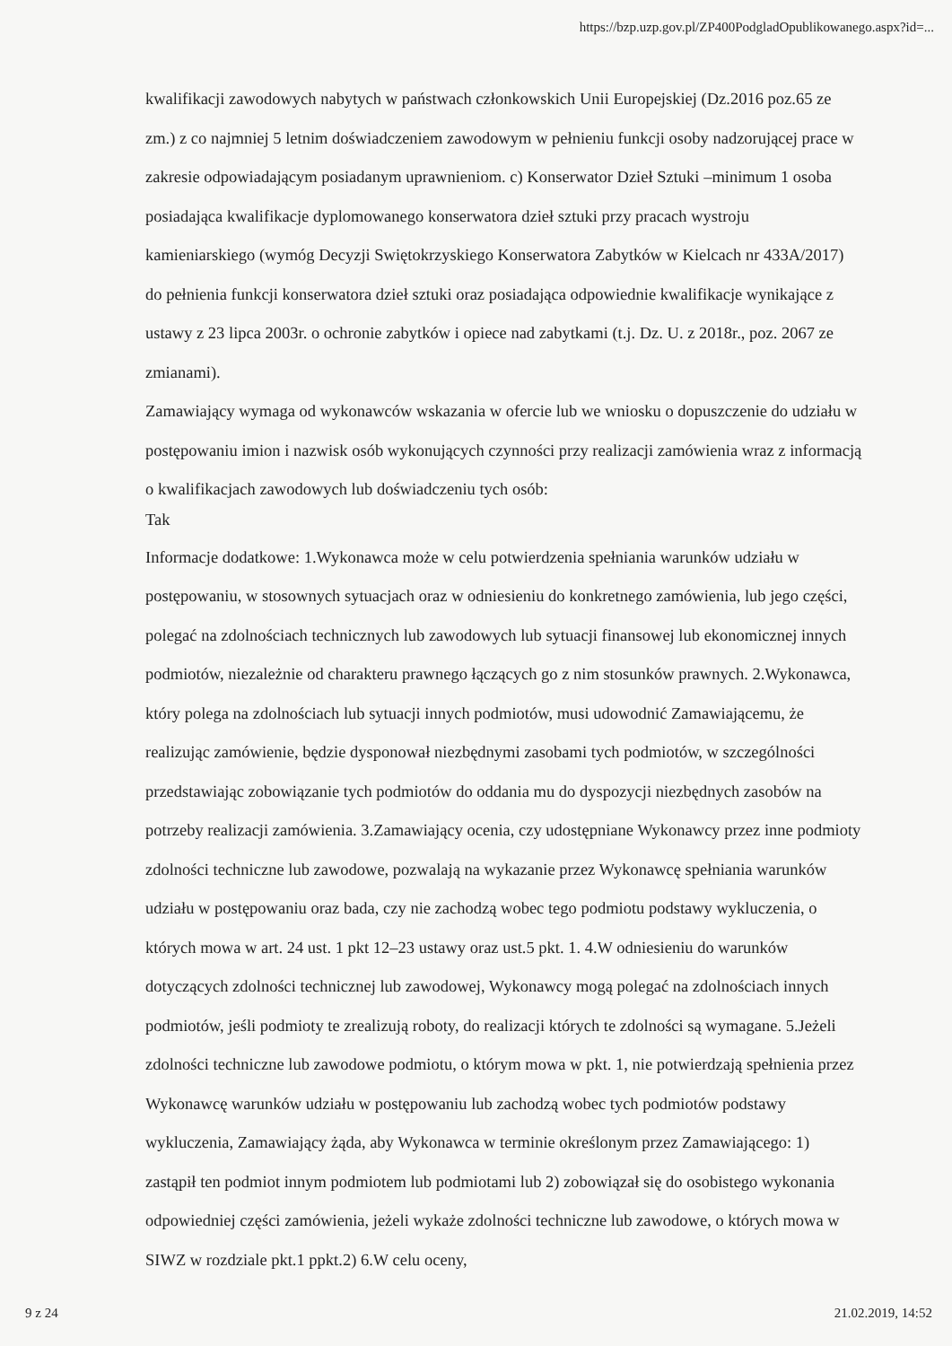https://bzp.uzp.gov.pl/ZP400PodgladOpublikowanego.aspx?id=...
kwalifikacji zawodowych nabytych w państwach członkowskich Unii Europejskiej (Dz.2016 poz.65 ze zm.) z co najmniej 5 letnim doświadczeniem zawodowym w pełnieniu funkcji osoby nadzorującej prace w zakresie odpowiadającym posiadanym uprawnieniom. c) Konserwator Dzieł Sztuki –minimum 1 osoba posiadająca kwalifikacje dyplomowanego konserwatora dzieł sztuki przy pracach wystroju kamieniarskiego (wymóg Decyzji Swiętokrzyskiego Konserwatora Zabytków w Kielcach nr 433A/2017) do pełnienia funkcji konserwatora dzieł sztuki oraz posiadająca odpowiednie kwalifikacje wynikające z ustawy z 23 lipca 2003r. o ochronie zabytków i opiece nad zabytkami (t.j. Dz. U. z 2018r., poz. 2067 ze zmianami).
Zamawiający wymaga od wykonawców wskazania w ofercie lub we wniosku o dopuszczenie do udziału w postępowaniu imion i nazwisk osób wykonujących czynności przy realizacji zamówienia wraz z informacją o kwalifikacjach zawodowych lub doświadczeniu tych osób:
Tak
Informacje dodatkowe: 1.Wykonawca może w celu potwierdzenia spełniania warunków udziału w postępowaniu, w stosownych sytuacjach oraz w odniesieniu do konkretnego zamówienia, lub jego części, polegać na zdolnościach technicznych lub zawodowych lub sytuacji finansowej lub ekonomicznej innych podmiotów, niezależnie od charakteru prawnego łączących go z nim stosunków prawnych. 2.Wykonawca, który polega na zdolnościach lub sytuacji innych podmiotów, musi udowodnić Zamawiającemu, że realizując zamówienie, będzie dysponował niezbędnymi zasobami tych podmiotów, w szczególności przedstawiając zobowiązanie tych podmiotów do oddania mu do dyspozycji niezbędnych zasobów na potrzeby realizacji zamówienia. 3.Zamawiający ocenia, czy udostępniane Wykonawcy przez inne podmioty zdolności techniczne lub zawodowe, pozwalają na wykazanie przez Wykonawcę spełniania warunków udziału w postępowaniu oraz bada, czy nie zachodzą wobec tego podmiotu podstawy wykluczenia, o których mowa w art. 24 ust. 1 pkt 12–23 ustawy oraz ust.5 pkt. 1. 4.W odniesieniu do warunków dotyczących zdolności technicznej lub zawodowej, Wykonawcy mogą polegać na zdolnościach innych podmiotów, jeśli podmioty te zrealizują roboty, do realizacji których te zdolności są wymagane. 5.Jeżeli zdolności techniczne lub zawodowe podmiotu, o którym mowa w pkt. 1, nie potwierdzają spełnienia przez Wykonawcę warunków udziału w postępowaniu lub zachodzą wobec tych podmiotów podstawy wykluczenia, Zamawiający żąda, aby Wykonawca w terminie określonym przez Zamawiającego: 1) zastąpił ten podmiot innym podmiotem lub podmiotami lub 2) zobowiązał się do osobistego wykonania odpowiedniej części zamówienia, jeżeli wykaże zdolności techniczne lub zawodowe, o których mowa w SIWZ w rozdziale pkt.1 ppkt.2) 6.W celu oceny,
9 z 24 21.02.2019, 14:52